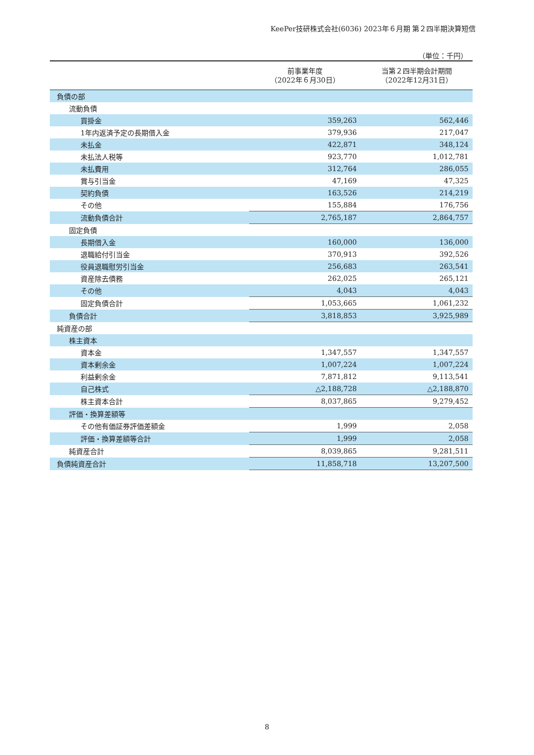KeePer技研株式会社(6036) 2023年６月期 第２四半期決算短信
（単位：千円）
| | 前事業年度 （2022年６月30日） | 当第２四半期会計期間 （2022年12月31日） |
| --- | --- | --- |
| 負債の部 | | |
| 流動負債 | | |
| 買掛金 | 359,263 | 562,446 |
| 1年内返済予定の長期借入金 | 379,936 | 217,047 |
| 未払金 | 422,871 | 348,124 |
| 未払法人税等 | 923,770 | 1,012,781 |
| 未払費用 | 312,764 | 286,055 |
| 賞与引当金 | 47,169 | 47,325 |
| 契約負債 | 163,526 | 214,219 |
| その他 | 155,884 | 176,756 |
| 流動負債合計 | 2,765,187 | 2,864,757 |
| 固定負債 | | |
| 長期借入金 | 160,000 | 136,000 |
| 退職給付引当金 | 370,913 | 392,526 |
| 役員退職慰労引当金 | 256,683 | 263,541 |
| 資産除去債務 | 262,025 | 265,121 |
| その他 | 4,043 | 4,043 |
| 固定負債合計 | 1,053,665 | 1,061,232 |
| 負債合計 | 3,818,853 | 3,925,989 |
| 純資産の部 | | |
| 株主資本 | | |
| 資本金 | 1,347,557 | 1,347,557 |
| 資本剰余金 | 1,007,224 | 1,007,224 |
| 利益剰余金 | 7,871,812 | 9,113,541 |
| 自己株式 | △2,188,728 | △2,188,870 |
| 株主資本合計 | 8,037,865 | 9,279,452 |
| 評価・換算差額等 | | |
| その他有価証券評価差額金 | 1,999 | 2,058 |
| 評価・換算差額等合計 | 1,999 | 2,058 |
| 純資産合計 | 8,039,865 | 9,281,511 |
| 負債純資産合計 | 11,858,718 | 13,207,500 |
8